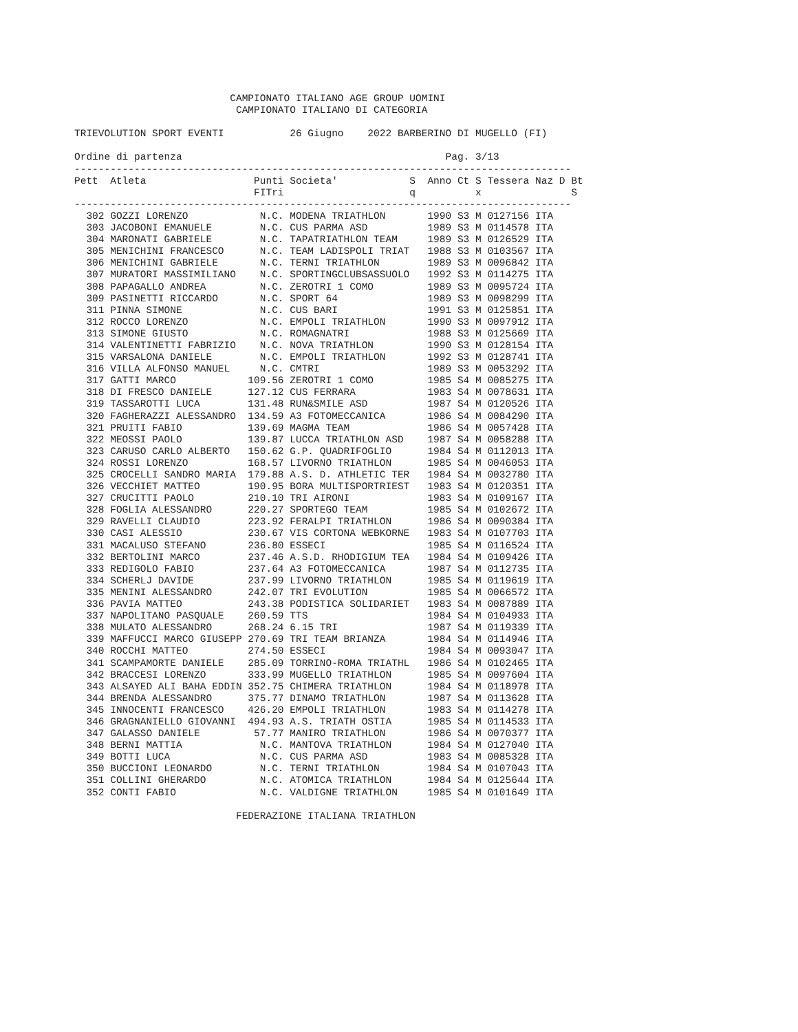CAMPIONATO ITALIANO AGE GROUP UOMINI
                           CAMPIONATO ITALIANO DI CATEGORIA

TRIEVOLUTION SPORT EVENTI           26 Giugno    2022 BARBERINO DI MUGELLO (FI)

Ordine di partenza                                            Pag. 3/13
-----------------------------------------------------------------------------------
Pett  Atleta                  Punti Societa'            S  Anno Ct S Tessera Naz D Bt
                              FITri                     q          x               S
-----------------------------------------------------------------------------------
  302 GOZZI LORENZO            N.C. MODENA TRIATHLON       1990 S3 M 0127156 ITA
  303 JACOBONI EMANUELE        N.C. CUS PARMA ASD          1989 S3 M 0114578 ITA
  304 MARONATI GABRIELE        N.C. TAPATRIATHLON TEAM     1989 S3 M 0126529 ITA
  305 MENICHINI FRANCESCO      N.C. TEAM LADISPOLI TRIAT   1988 S3 M 0103567 ITA
  306 MENICHINI GABRIELE       N.C. TERNI TRIATHLON        1989 S3 M 0096842 ITA
  307 MURATORI MASSIMILIANO    N.C. SPORTINGCLUBSASSUOLO   1992 S3 M 0114275 ITA
  308 PAPAGALLO ANDREA         N.C. ZEROTRI 1 COMO         1989 S3 M 0095724 ITA
  309 PASINETTI RICCARDO       N.C. SPORT 64               1989 S3 M 0098299 ITA
  311 PINNA SIMONE             N.C. CUS BARI               1991 S3 M 0125851 ITA
  312 ROCCO LORENZO            N.C. EMPOLI TRIATHLON       1990 S3 M 0097912 ITA
  313 SIMONE GIUSTO            N.C. ROMAGNATRI             1988 S3 M 0125669 ITA
  314 VALENTINETTI FABRIZIO    N.C. NOVA TRIATHLON         1990 S3 M 0128154 ITA
  315 VARSALONA DANIELE        N.C. EMPOLI TRIATHLON       1992 S3 M 0128741 ITA
  316 VILLA ALFONSO MANUEL     N.C. CMTRI                  1989 S3 M 0053292 ITA
  317 GATTI MARCO            109.56 ZEROTRI 1 COMO         1985 S4 M 0085275 ITA
  318 DI FRESCO DANIELE      127.12 CUS FERRARA            1983 S4 M 0078631 ITA
  319 TASSAROTTI LUCA        131.48 RUN&SMILE ASD          1987 S4 M 0120526 ITA
  320 FAGHERAZZI ALESSANDRO  134.59 A3 FOTOMECCANICA       1986 S4 M 0084290 ITA
  321 PRUITI FABIO           139.69 MAGMA TEAM             1986 S4 M 0057428 ITA
  322 MEOSSI PAOLO           139.87 LUCCA TRIATHLON ASD    1987 S4 M 0058288 ITA
  323 CARUSO CARLO ALBERTO   150.62 G.P. QUADRIFOGLIO      1984 S4 M 0112013 ITA
  324 ROSSI LORENZO          168.57 LIVORNO TRIATHLON      1985 S4 M 0046053 ITA
  325 CROCELLI SANDRO MARIA  179.88 A.S. D. ATHLETIC TER   1984 S4 M 0032780 ITA
  326 VECCHIET MATTEO        190.95 BORA MULTISPORTRIEST   1983 S4 M 0120351 ITA
  327 CRUCITTI PAOLO         210.10 TRI AIRONI             1983 S4 M 0109167 ITA
  328 FOGLIA ALESSANDRO      220.27 SPORTEGO TEAM          1985 S4 M 0102672 ITA
  329 RAVELLI CLAUDIO        223.92 FERALPI TRIATHLON      1986 S4 M 0090384 ITA
  330 CASI ALESSIO           230.67 VIS CORTONA WEBKORNE   1983 S4 M 0107703 ITA
  331 MACALUSO STEFANO       236.80 ESSECI                 1985 S4 M 0116524 ITA
  332 BERTOLINI MARCO        237.46 A.S.D. RHODIGIUM TEA   1984 S4 M 0109426 ITA
  333 REDIGOLO FABIO         237.64 A3 FOTOMECCANICA       1987 S4 M 0112735 ITA
  334 SCHERLJ DAVIDE         237.99 LIVORNO TRIATHLON      1985 S4 M 0119619 ITA
  335 MENINI ALESSANDRO      242.07 TRI EVOLUTION          1985 S4 M 0066572 ITA
  336 PAVIA MATTEO           243.38 PODISTICA SOLIDARIET   1983 S4 M 0087889 ITA
  337 NAPOLITANO PASQUALE    260.59 TTS                    1984 S4 M 0104933 ITA
  338 MULATO ALESSANDRO      268.24 6.15 TRI               1987 S4 M 0119339 ITA
  339 MAFFUCCI MARCO GIUSEPP 270.69 TRI TEAM BRIANZA       1984 S4 M 0114946 ITA
  340 ROCCHI MATTEO          274.50 ESSECI                 1984 S4 M 0093047 ITA
  341 SCAMPAMORTE DANIELE    285.09 TORRINO-ROMA TRIATHL   1986 S4 M 0102465 ITA
  342 BRACCESI LORENZO       333.99 MUGELLO TRIATHLON      1985 S4 M 0097604 ITA
  343 ALSAYED ALI BAHA EDDIN 352.75 CHIMERA TRIATHLON      1984 S4 M 0118978 ITA
  344 BRENDA ALESSANDRO      375.77 DINAMO TRIATHLON       1987 S4 M 0113628 ITA
  345 INNOCENTI FRANCESCO    426.20 EMPOLI TRIATHLON       1983 S4 M 0114278 ITA
  346 GRAGNANIELLO GIOVANNI  494.93 A.S. TRIATH OSTIA      1985 S4 M 0114533 ITA
  347 GALASSO DANIELE         57.77 MANIRO TRIATHLON       1986 S4 M 0070377 ITA
  348 BERNI MATTIA             N.C. MANTOVA TRIATHLON      1984 S4 M 0127040 ITA
  349 BOTTI LUCA               N.C. CUS PARMA ASD          1983 S4 M 0085328 ITA
  350 BUCCIONI LEONARDO        N.C. TERNI TRIATHLON        1984 S4 M 0107043 ITA
  351 COLLINI GHERARDO         N.C. ATOMICA TRIATHLON      1984 S4 M 0125644 ITA
  352 CONTI FABIO              N.C. VALDIGNE TRIATHLON     1985 S4 M 0101649 ITA

                           FEDERAZIONE ITALIANA TRIATHLON